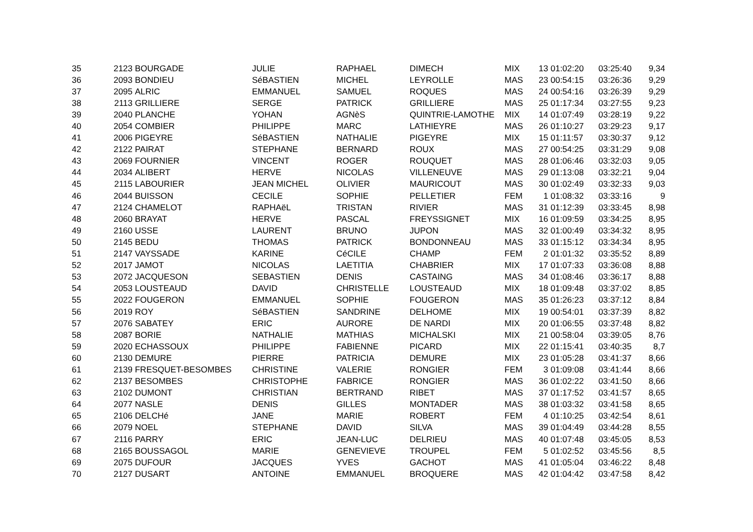| 35 | 2123 | BOURGADE | JULIE | RAPHAEL | DIMECH | MIX | 13 | 01:02:20 | 03:25:40 | 9,34 |
| 36 | 2093 | BONDIEU | SéBASTIEN | MICHEL | LEYROLLE | MAS | 23 | 00:54:15 | 03:26:36 | 9,29 |
| 37 | 2095 | ALRIC | EMMANUEL | SAMUEL | ROQUES | MAS | 24 | 00:54:16 | 03:26:39 | 9,29 |
| 38 | 2113 | GRILLIERE | SERGE | PATRICK | GRILLIERE | MAS | 25 | 01:17:34 | 03:27:55 | 9,23 |
| 39 | 2040 | PLANCHE | YOHAN | AGNèS | QUINTRIE-LAMOTHE | MIX | 14 | 01:07:49 | 03:28:19 | 9,22 |
| 40 | 2054 | COMBIER | PHILIPPE | MARC | LATHIEYRE | MAS | 26 | 01:10:27 | 03:29:23 | 9,17 |
| 41 | 2006 | PIGEYRE | SéBASTIEN | NATHALIE | PIGEYRE | MIX | 15 | 01:11:57 | 03:30:37 | 9,12 |
| 42 | 2122 | PAIRAT | STEPHANE | BERNARD | ROUX | MAS | 27 | 00:54:25 | 03:31:29 | 9,08 |
| 43 | 2069 | FOURNIER | VINCENT | ROGER | ROUQUET | MAS | 28 | 01:06:46 | 03:32:03 | 9,05 |
| 44 | 2034 | ALIBERT | HERVE | NICOLAS | VILLENEUVE | MAS | 29 | 01:13:08 | 03:32:21 | 9,04 |
| 45 | 2115 | LABOURIER | JEAN MICHEL | OLIVIER | MAURICOUT | MAS | 30 | 01:02:49 | 03:32:33 | 9,03 |
| 46 | 2044 | BUISSON | CECILE | SOPHIE | PELLETIER | FEM | 1 | 01:08:32 | 03:33:16 | 9 |
| 47 | 2124 | CHAMELOT | RAPHAëL | TRISTAN | RIVIER | MAS | 31 | 01:12:39 | 03:33:45 | 8,98 |
| 48 | 2060 | BRAYAT | HERVE | PASCAL | FREYSSIGNET | MIX | 16 | 01:09:59 | 03:34:25 | 8,95 |
| 49 | 2160 | USSE | LAURENT | BRUNO | JUPON | MAS | 32 | 01:00:49 | 03:34:32 | 8,95 |
| 50 | 2145 | BEDU | THOMAS | PATRICK | BONDONNEAU | MAS | 33 | 01:15:12 | 03:34:34 | 8,95 |
| 51 | 2147 | VAYSSADE | KARINE | CéCILE | CHAMP | FEM | 2 | 01:01:32 | 03:35:52 | 8,89 |
| 52 | 2017 | JAMOT | NICOLAS | LAETITIA | CHABRIER | MIX | 17 | 01:07:33 | 03:36:08 | 8,88 |
| 53 | 2072 | JACQUESON | SEBASTIEN | DENIS | CASTAING | MAS | 34 | 01:08:46 | 03:36:17 | 8,88 |
| 54 | 2053 | LOUSTEAUD | DAVID | CHRISTELLE | LOUSTEAUD | MIX | 18 | 01:09:48 | 03:37:02 | 8,85 |
| 55 | 2022 | FOUGERON | EMMANUEL | SOPHIE | FOUGERON | MAS | 35 | 01:26:23 | 03:37:12 | 8,84 |
| 56 | 2019 | ROY | SéBASTIEN | SANDRINE | DELHOME | MIX | 19 | 00:54:01 | 03:37:39 | 8,82 |
| 57 | 2076 | SABATEY | ERIC | AURORE | DE NARDI | MIX | 20 | 01:06:55 | 03:37:48 | 8,82 |
| 58 | 2087 | BORIE | NATHALIE | MATHIAS | MICHALSKI | MIX | 21 | 00:58:04 | 03:39:05 | 8,76 |
| 59 | 2020 | ECHASSOUX | PHILIPPE | FABIENNE | PICARD | MIX | 22 | 01:15:41 | 03:40:35 | 8,7 |
| 60 | 2130 | DEMURE | PIERRE | PATRICIA | DEMURE | MIX | 23 | 01:05:28 | 03:41:37 | 8,66 |
| 61 | 2139 | FRESQUET-BESOMBES | CHRISTINE | VALERIE | RONGIER | FEM | 3 | 01:09:08 | 03:41:44 | 8,66 |
| 62 | 2137 | BESOMBES | CHRISTOPHE | FABRICE | RONGIER | MAS | 36 | 01:02:22 | 03:41:50 | 8,66 |
| 63 | 2102 | DUMONT | CHRISTIAN | BERTRAND | RIBET | MAS | 37 | 01:17:52 | 03:41:57 | 8,65 |
| 64 | 2077 | NASLE | DENIS | GILLES | MONTADER | MAS | 38 | 01:03:32 | 03:41:58 | 8,65 |
| 65 | 2106 | DELCHé | JANE | MARIE | ROBERT | FEM | 4 | 01:10:25 | 03:42:54 | 8,61 |
| 66 | 2079 | NOEL | STEPHANE | DAVID | SILVA | MAS | 39 | 01:04:49 | 03:44:28 | 8,55 |
| 67 | 2116 | PARRY | ERIC | JEAN-LUC | DELRIEU | MAS | 40 | 01:07:48 | 03:45:05 | 8,53 |
| 68 | 2165 | BOUSSAGOL | MARIE | GENEVIEVE | TROUPEL | FEM | 5 | 01:02:52 | 03:45:56 | 8,5 |
| 69 | 2075 | DUFOUR | JACQUES | YVES | GACHOT | MAS | 41 | 01:05:04 | 03:46:22 | 8,48 |
| 70 | 2127 | DUSART | ANTOINE | EMMANUEL | BROQUERE | MAS | 42 | 01:04:42 | 03:47:58 | 8,42 |